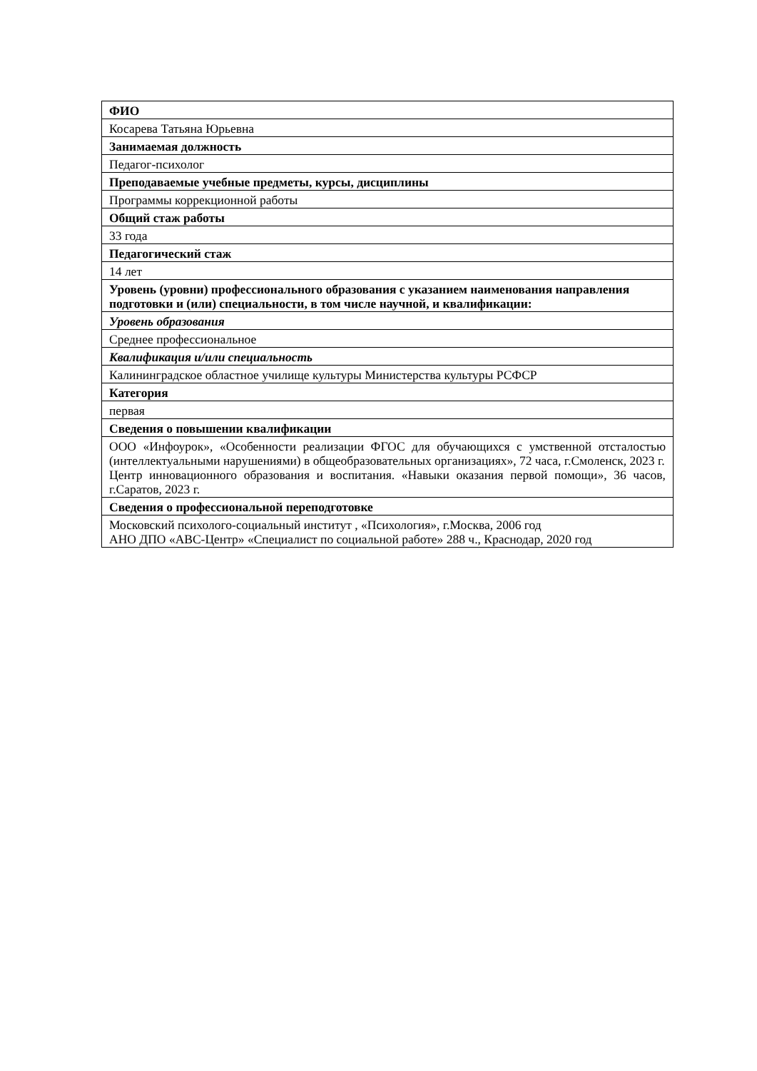| ФИО |
| Косарева Татьяна Юрьевна |
| Занимаемая должность |
| Педагог-психолог |
| Преподаваемые учебные предметы, курсы, дисциплины |
| Программы коррекционной работы |
| Общий стаж работы |
| 33 года |
| Педагогический стаж |
| 14 лет |
| Уровень (уровни) профессионального образования с указанием наименования направления подготовки и (или) специальности, в том числе научной, и квалификации: |
| Уровень образования |
| Среднее профессиональное |
| Квалификация и/или специальность |
| Калининградское областное училище культуры Министерства культуры РСФСР |
| Категория |
| первая |
| Сведения о повышении квалификации |
| ООО «Инфоурок», «Особенности реализации ФГОС для обучающихся с умственной отсталостью (интеллектуальными нарушениями) в общеобразовательных организациях», 72 часа, г.Смоленск, 2023 г. Центр инновационного образования и воспитания. «Навыки оказания первой помощи», 36 часов, г.Саратов, 2023 г. |
| Сведения о профессиональной переподготовке |
| Московский психолого-социальный институт , «Психология», г.Москва, 2006 год АНО ДПО «АВС-Центр» «Специалист по социальной работе» 288 ч., Краснодар, 2020 год |